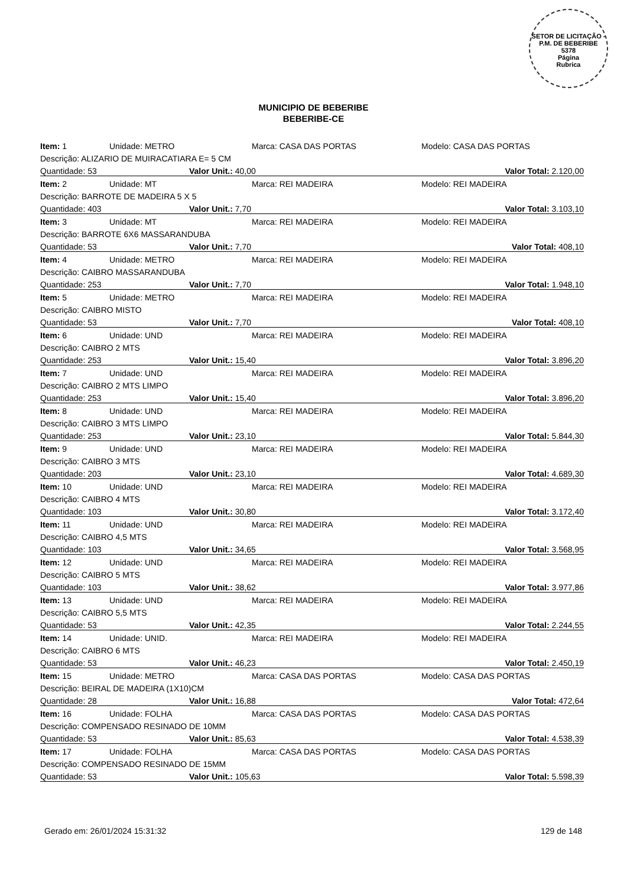SETOR DE LICITAÇÃO - P.M. DE BEBERIBE
5378
Página
Rubrica
MUNICIPIO DE BEBERIBE
BEBERIBE-CE
| Item: 1 | Unidade: METRO | Marca: CASA DAS PORTAS | Modelo: CASA DAS PORTAS |
| Descrição: ALIZARIO DE MUIRACATIARA E= 5 CM | | | |
| Quantidade: 53 | | Valor Unit.: 40,00 | Valor Total: 2.120,00 |
| Item: 2 | Unidade: MT | Marca: REI MADEIRA | Modelo: REI MADEIRA |
| Descrição: BARROTE DE MADEIRA 5 X 5 | | | |
| Quantidade: 403 | | Valor Unit.: 7,70 | Valor Total: 3.103,10 |
| Item: 3 | Unidade: MT | Marca: REI MADEIRA | Modelo: REI MADEIRA |
| Descrição: BARROTE 6X6 MASSARANDUBA | | | |
| Quantidade: 53 | | Valor Unit.: 7,70 | Valor Total: 408,10 |
| Item: 4 | Unidade: METRO | Marca: REI MADEIRA | Modelo: REI MADEIRA |
| Descrição: CAIBRO MASSARANDUBA | | | |
| Quantidade: 253 | | Valor Unit.: 7,70 | Valor Total: 1.948,10 |
| Item: 5 | Unidade: METRO | Marca: REI MADEIRA | Modelo: REI MADEIRA |
| Descrição: CAIBRO MISTO | | | |
| Quantidade: 53 | | Valor Unit.: 7,70 | Valor Total: 408,10 |
| Item: 6 | Unidade: UND | Marca: REI MADEIRA | Modelo: REI MADEIRA |
| Descrição: CAIBRO 2 MTS | | | |
| Quantidade: 253 | | Valor Unit.: 15,40 | Valor Total: 3.896,20 |
| Item: 7 | Unidade: UND | Marca: REI MADEIRA | Modelo: REI MADEIRA |
| Descrição: CAIBRO 2 MTS LIMPO | | | |
| Quantidade: 253 | | Valor Unit.: 15,40 | Valor Total: 3.896,20 |
| Item: 8 | Unidade: UND | Marca: REI MADEIRA | Modelo: REI MADEIRA |
| Descrição: CAIBRO 3 MTS LIMPO | | | |
| Quantidade: 253 | | Valor Unit.: 23,10 | Valor Total: 5.844,30 |
| Item: 9 | Unidade: UND | Marca: REI MADEIRA | Modelo: REI MADEIRA |
| Descrição: CAIBRO 3 MTS | | | |
| Quantidade: 203 | | Valor Unit.: 23,10 | Valor Total: 4.689,30 |
| Item: 10 | Unidade: UND | Marca: REI MADEIRA | Modelo: REI MADEIRA |
| Descrição: CAIBRO 4 MTS | | | |
| Quantidade: 103 | | Valor Unit.: 30,80 | Valor Total: 3.172,40 |
| Item: 11 | Unidade: UND | Marca: REI MADEIRA | Modelo: REI MADEIRA |
| Descrição: CAIBRO 4,5 MTS | | | |
| Quantidade: 103 | | Valor Unit.: 34,65 | Valor Total: 3.568,95 |
| Item: 12 | Unidade: UND | Marca: REI MADEIRA | Modelo: REI MADEIRA |
| Descrição: CAIBRO 5 MTS | | | |
| Quantidade: 103 | | Valor Unit.: 38,62 | Valor Total: 3.977,86 |
| Item: 13 | Unidade: UND | Marca: REI MADEIRA | Modelo: REI MADEIRA |
| Descrição: CAIBRO 5,5 MTS | | | |
| Quantidade: 53 | | Valor Unit.: 42,35 | Valor Total: 2.244,55 |
| Item: 14 | Unidade: UNID. | Marca: REI MADEIRA | Modelo: REI MADEIRA |
| Descrição: CAIBRO 6 MTS | | | |
| Quantidade: 53 | | Valor Unit.: 46,23 | Valor Total: 2.450,19 |
| Item: 15 | Unidade: METRO | Marca: CASA DAS PORTAS | Modelo: CASA DAS PORTAS |
| Descrição: BEIRAL DE MADEIRA (1X10)CM | | | |
| Quantidade: 28 | | Valor Unit.: 16,88 | Valor Total: 472,64 |
| Item: 16 | Unidade: FOLHA | Marca: CASA DAS PORTAS | Modelo: CASA DAS PORTAS |
| Descrição: COMPENSADO RESINADO DE 10MM | | | |
| Quantidade: 53 | | Valor Unit.: 85,63 | Valor Total: 4.538,39 |
| Item: 17 | Unidade: FOLHA | Marca: CASA DAS PORTAS | Modelo: CASA DAS PORTAS |
| Descrição: COMPENSADO RESINADO DE 15MM | | | |
| Quantidade: 53 | | Valor Unit.: 105,63 | Valor Total: 5.598,39 |
Gerado em: 26/01/2024 15:31:32 129 de 148